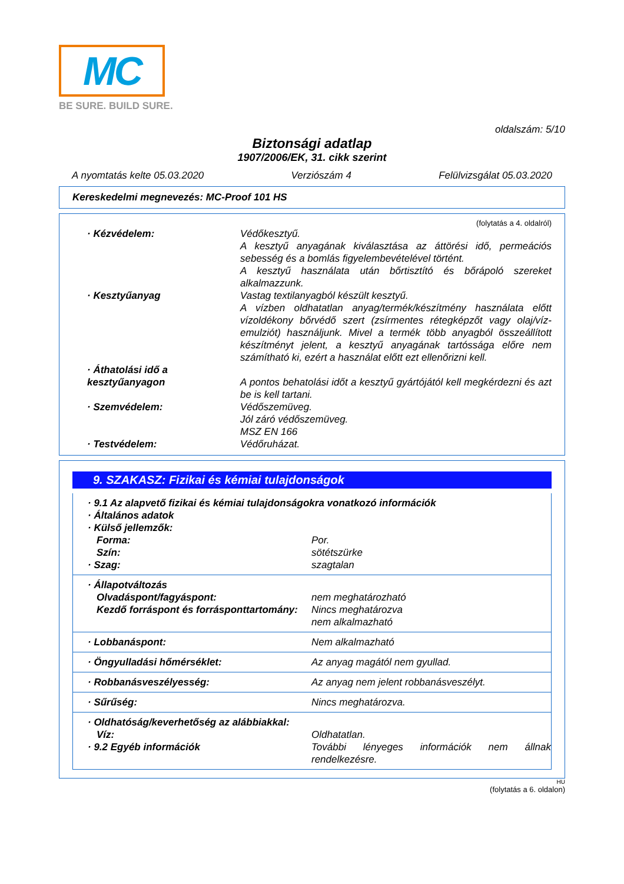MC
BE SURE. BUILD SURE.
oldalszám: 5/10
Biztonsági adatlap
1907/2006/EK, 31. cikk szerint
A nyomtatás kelte 05.03.2020 Verziószám 4 Felülvizsgálat 05.03.2020
Kereskedelmi megnevezés: MC-Proof 101 HS
(folytatás a 4. oldalról)
· Kézvédelem: Védőkesztyű.
A kesztyű anyagának kiválasztása az áttörési idő, permeációs sebesség és a bomlás figyelembevételével történt.
A kesztyű használata után bőrtisztító és bőrápoló szereket alkalmazzunk.
· Kesztyűanyag Vastag textilanyagból készült kesztyű.
A vízben oldhatatlan anyag/termék/készítmény használata előtt vízoldékony bőrvédő szert (zsírmentes rétegképzőt vagy olaj/víz-emulziót) használjunk. Mivel a termék több anyagból összeállított készítményt jelent, a kesztyű anyagának tartóssága előre nem számítható ki, ezért a használat előtt ezt ellenőrizni kell.
· Áthatolási idő a kesztyűanyagon
A pontos behatolási időt a kesztyű gyártójától kell megkérdezni és azt be is kell tartani.
· Szemvédelem: Védőszemüveg.
Jól záró védőszemüveg.
MSZ EN 166
· Testvédelem: Védőruházat.
9. SZAKASZ: Fizikai és kémiai tulajdonságok
· 9.1 Az alapvető fizikai és kémiai tulajdonságokra vonatkozó információk
· Általános adatok
· Külső jellemzők:
Forma: Por.
Szín: sötétszürke
· Szag: szagtalan
· Állapotváltozás
Olvadáspont/fagyáspont: nem meghatározható
Kezdő forráspont és forrásponttartomány:
Nincs meghatározva
nem alkalmazható
· Lobbanáspont: Nem alkalmazható
· Öngyulladási hőmérséklet: Az anyag magától nem gyullad.
· Robbanásveszélyesség: Az anyag nem jelent robbanásveszélyt.
· Sűrűség: Nincs meghatározva.
· Oldhatóság/keverhetőség az alábbiakkal:
Víz: Oldhatatlan.
· 9.2 Egyéb információk További lényeges információk nem állnak rendelkezésre.
HU
(folytatás a 6. oldalon)